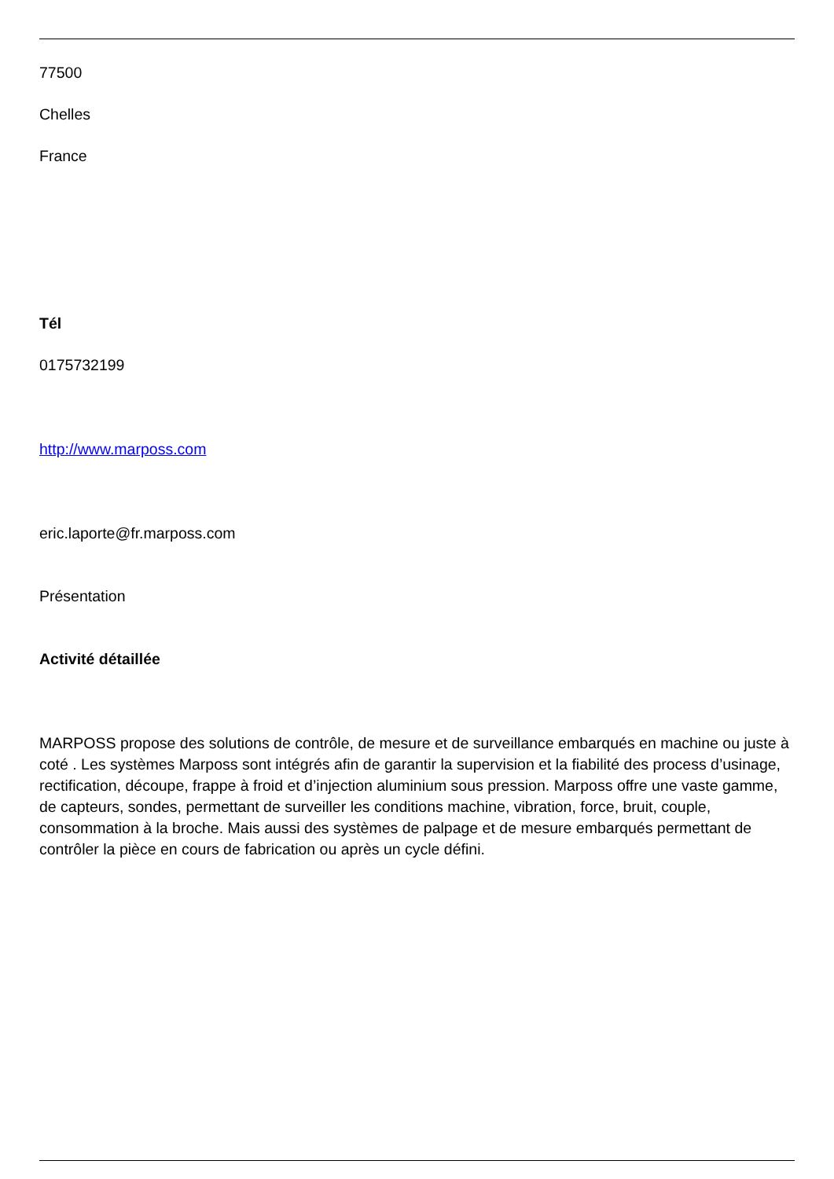77500
Chelles
France
Tél
0175732199
http://www.marposs.com
eric.laporte@fr.marposs.com
Présentation
Activité détaillée
MARPOSS propose des solutions de contrôle, de mesure et de surveillance embarqués en machine ou juste à coté . Les systèmes Marposs sont intégrés afin de garantir la supervision et la fiabilité des process d’usinage, rectification, découpe, frappe à froid et d’injection aluminium sous pression. Marposs offre une vaste gamme, de capteurs, sondes, permettant de surveiller les conditions machine, vibration, force, bruit, couple, consommation à la broche. Mais aussi des systèmes de palpage et de mesure embarqués permettant de contrôler la pièce en cours de fabrication ou après un cycle défini.